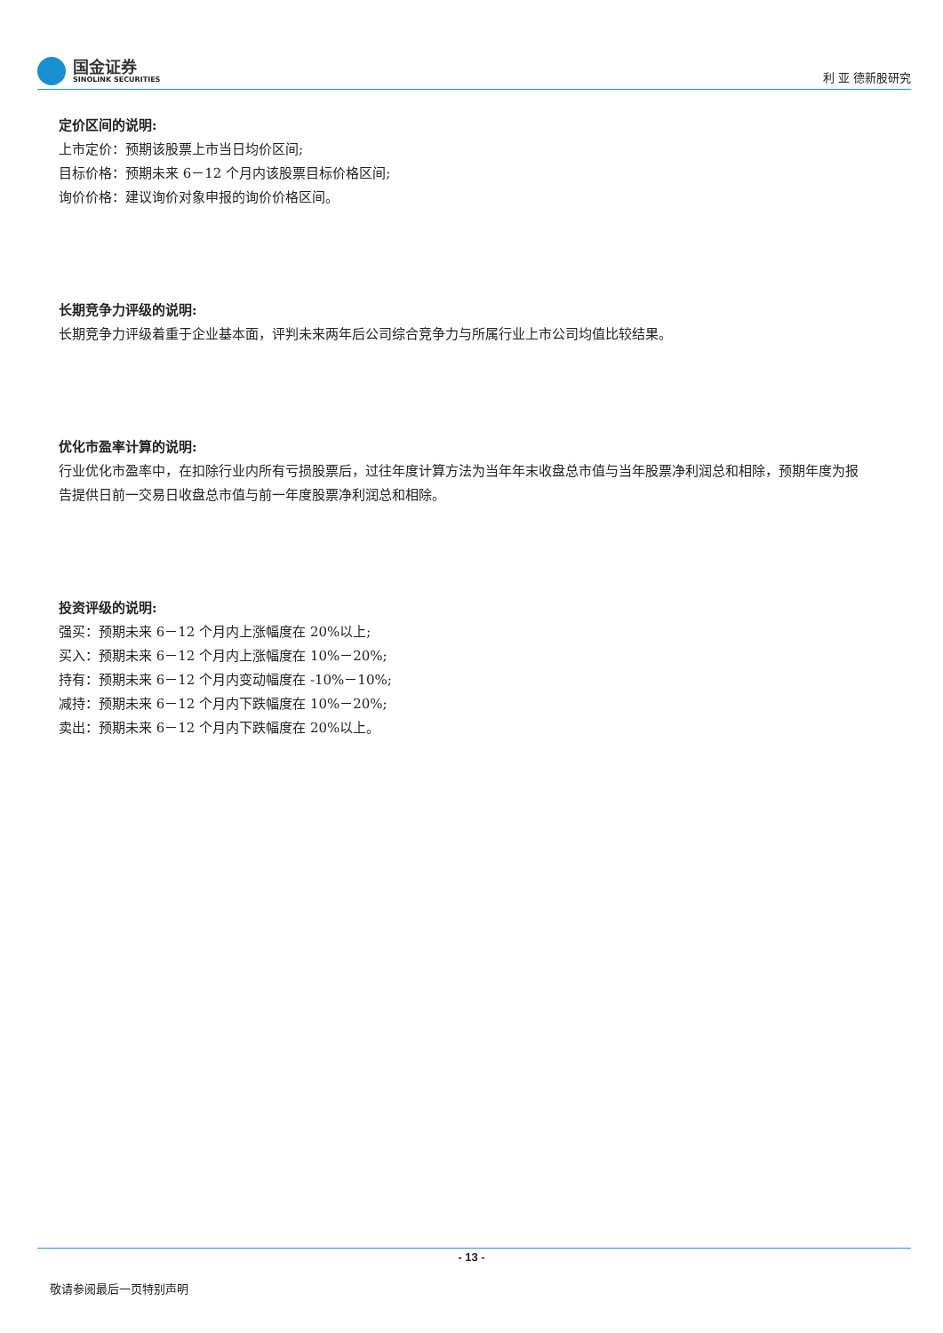国金证券
SINOLINK SECURITIES
利 亚 德新股研究
定价区间的说明:
上市定价：预期该股票上市当日均价区间;
目标价格：预期未来 6－12 个月内该股票目标价格区间;
询价价格：建议询价对象申报的询价价格区间。
长期竞争力评级的说明:
长期竞争力评级着重于企业基本面，评判未来两年后公司综合竞争力与所属行业上市公司均值比较结果。
优化市盈率计算的说明:
行业优化市盈率中，在扣除行业内所有亏损股票后，过往年度计算方法为当年年末收盘总市值与当年股票净利润总和相除，预期年度为报告提供日前一交易日收盘总市值与前一年度股票净利润总和相除。
投资评级的说明:
强买：预期未来 6－12 个月内上涨幅度在 20%以上;
买入：预期未来 6－12 个月内上涨幅度在 10%－20%;
持有：预期未来 6－12 个月内变动幅度在 -10%－10%;
减持：预期未来 6－12 个月内下跌幅度在 10%－20%;
卖出：预期未来 6－12 个月内下跌幅度在 20%以上。
- 13 -
敬请参阅最后一页特别声明